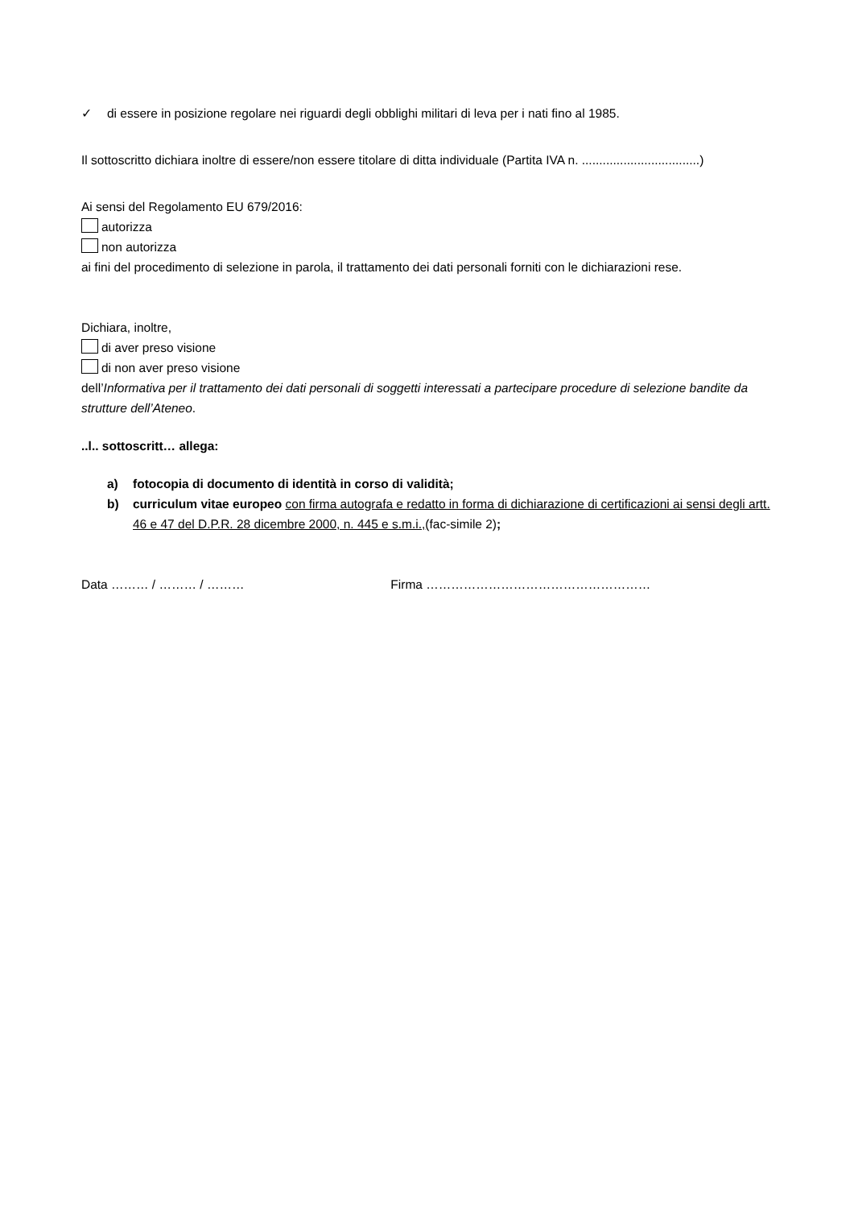✓ di essere in posizione regolare nei riguardi degli obblighi militari di leva per i nati fino al 1985.
Il sottoscritto dichiara inoltre di essere/non essere titolare di ditta individuale (Partita IVA n. ..................................)
Ai sensi del Regolamento EU 679/2016:
autorizza
non autorizza
ai fini del procedimento di selezione in parola, il trattamento dei dati personali forniti con le dichiarazioni rese.
Dichiara, inoltre,
di aver preso visione
di non aver preso visione
dell’Informativa per il trattamento dei dati personali di soggetti interessati a partecipare procedure di selezione bandite da strutture dell’Ateneo.
..l.. sottoscritt… allega:
a) fotocopia di documento di identità in corso di validità;
b) curriculum vitae europeo con firma autografa e redatto in forma di dichiarazione di certificazioni ai sensi degli artt. 46 e 47 del D.P.R. 28 dicembre 2000, n. 445 e s.m.i.,(fac-simile 2);
Data ……… / ……… / ……… Firma ………………………………………………